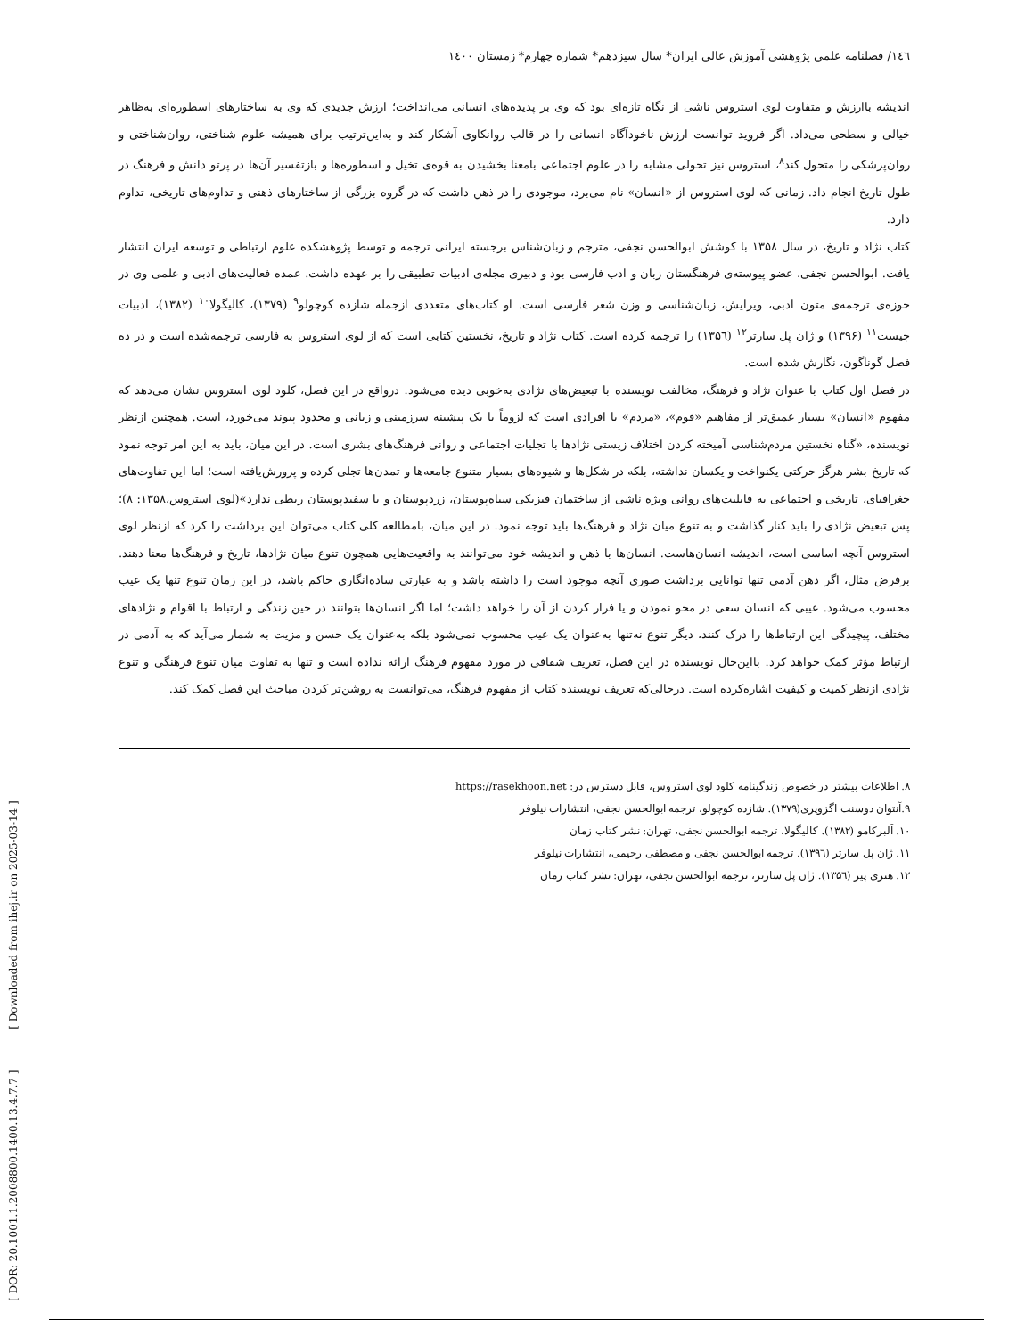[ DOR: 20.1001.1.2008800.1400.13.4.7.7 ] [ Downloaded from ihej.ir on 2025-03-14 ]
۱٤٦/ فصلنامه علمی پژوهشی آموزش عالی ایران* سال سیزدهم* شماره چهارم* زمستان ۱٤۰۰
اندیشه باارزش و متفاوت لوی استروس ناشی از نگاه تازه‌ای بود که وی بر پدیده‌های انسانی می‌انداخت؛ ارزش جدیدی که وی به ساختارهای اسطوره‌ای به‌ظاهر خیالی و سطحی می‌داد. اگر فروید توانست ارزش ناخودآگاه انسانی را در قالب روانکاوی آشکار کند و به‌این‌ترتیب برای همیشه علوم شناختی، روان‌شناختی و روان‌پزشکی را متحول کند<sup>۸</sup>، استروس نیز تحولی مشابه را در علوم اجتماعی بامعنا بخشیدن به قوه‌ی تخیل و اسطوره‌ها و بازتفسیر آن‌ها در پرتو دانش و فرهنگ در طول تاریخ انجام داد. زمانی که لوی استروس از «انسان» نام می‌برد، موجودی را در ذهن داشت که در گروه بزرگی از ساختارهای ذهنی و تداوم‌های تاریخی، تداوم دارد.
کتاب نژاد و تاریخ، در سال ۱۳۵۸ با کوشش ابوالحسن نجفی، مترجم و زبان‌شناس برجسته ایرانی ترجمه و توسط پژوهشکده علوم ارتباطی و توسعه ایران انتشار یافت. ابوالحسن نجفی، عضو پیوسته‌ی فرهنگستان زبان و ادب فارسی بود و دبیری مجله‌ی ادبیات تطبیقی را بر عهده داشت. عمده فعالیت‌های ادبی و علمی وی در حوزه‌ی ترجمه‌ی متون ادبی، ویرایش، زبان‌شناسی و وزن شعر فارسی است. او کتاب‌های متعددی ازجمله شازده کوچولو<sup>۹</sup> (۱۳۷۹)، کالیگولا<sup>۱۰</sup> (۱۳۸۲)، ادبیات چیست<sup>۱۱</sup> (۱۳۹۶) و ژان پل سارتر<sup>۱۲</sup> (۱۳۵٦) را ترجمه کرده است. کتاب نژاد و تاریخ، نخستین کتابی است که از لوی استروس به فارسی ترجمه‌شده است و در ده فصل گوناگون، نگارش شده است.
در فصل اول کتاب با عنوان نژاد و فرهنگ، مخالفت نویسنده با تبعیض‌های نژادی به‌خوبی دیده می‌شود. درواقع در این فصل، کلود لوی استروس نشان می‌دهد که مفهوم «انسان» بسیار عمیق‌تر از مفاهیم «قوم»، «مردم» یا افرادی است که لزوماً با یک پیشینه سرزمینی و زبانی و محدود پیوند می‌خورد، است. همچنین ازنظر نویسنده، «گناه نخستین مردم‌شناسی آمیخته کردن اختلاف زیستی نژادها با تجلیات اجتماعی و روانی فرهنگ‌های بشری است. در این میان، باید به این امر توجه نمود که تاریخ بشر هرگز حرکتی یکنواخت و یکسان نداشته، بلکه در شکل‌ها و شیوه‌های بسیار متنوع جامعه‌ها و تمدن‌ها تجلی کرده و پرورش‌یافته است؛ اما این تفاوت‌های جغرافیای، تاریخی و اجتماعی به قابلیت‌های روانی ویژه ناشی از ساختمان فیزیکی سیاه‌پوستان، زردپوستان و یا سفیدپوستان ربطی ندارد»(لوی استروس،۱۳۵۸: ۸)؛ پس تبعیض نژادی را باید کنار گذاشت و به تنوع میان نژاد و فرهنگ‌ها باید توجه نمود. در این میان، بامطالعه کلی کتاب می‌توان این برداشت را کرد که ازنظر لوی استروس آنچه اساسی است، اندیشه انسان‌هاست. انسان‌ها با ذهن و اندیشه خود می‌توانند به واقعیت‌هایی همچون تنوع میان نژادها، تاریخ و فرهنگ‌ها معنا دهند. برفرض مثال، اگر ذهن آدمی تنها توانایی برداشت صوری آنچه موجود است را داشته باشد و به عبارتی ساده‌انگاری حاکم باشد، در این زمان تنوع تنها یک عیب محسوب می‌شود. عیبی که انسان سعی در محو نمودن و یا فرار کردن از آن را خواهد داشت؛ اما اگر انسان‌ها بتوانند در حین زندگی و ارتباط با اقوام و نژادهای مختلف، پیچیدگی این ارتباط‌ها را درک کنند، دیگر تنوع نه‌تنها به‌عنوان یک عیب محسوب نمی‌شود بلکه به‌عنوان یک حسن و مزیت به شمار می‌آید که به آدمی در ارتباط مؤثر کمک خواهد کرد. بااین‌حال نویسنده در این فصل، تعریف شفافی در مورد مفهوم فرهنگ ارائه نداده است و تنها به تفاوت میان تنوع فرهنگی و تنوع نژادی ازنظر کمیت و کیفیت اشاره‌کرده است. درحالی‌که تعریف نویسنده کتاب از مفهوم فرهنگ، می‌توانست به روشن‌تر کردن مباحث این فصل کمک کند.
۸. اطلاعات بیشتر در خصوص زندگینامه کلود لوی استروس، قابل دسترس در: https://rasekhoon.net
۹.آنتوان دوسنت اگزوپری(۱۳۷۹). شازده کوچولو، ترجمه ابوالحسن نجفی، انتشارات نیلوفر
۱۰. آلبرکامو (۱۳۸۲). کالیگولا، ترجمه ابوالحسن نجفی، تهران: نشر کتاب زمان
۱۱. ژان پل سارتر (۱۳۹٦). ترجمه ابوالحسن نجفی و مصطفی رحیمی، انتشارات نیلوفر
۱۲. هنری پیر (۱۳۵٦). ژان پل سارتر، ترجمه ابوالحسن نجفی، تهران: نشر کتاب زمان